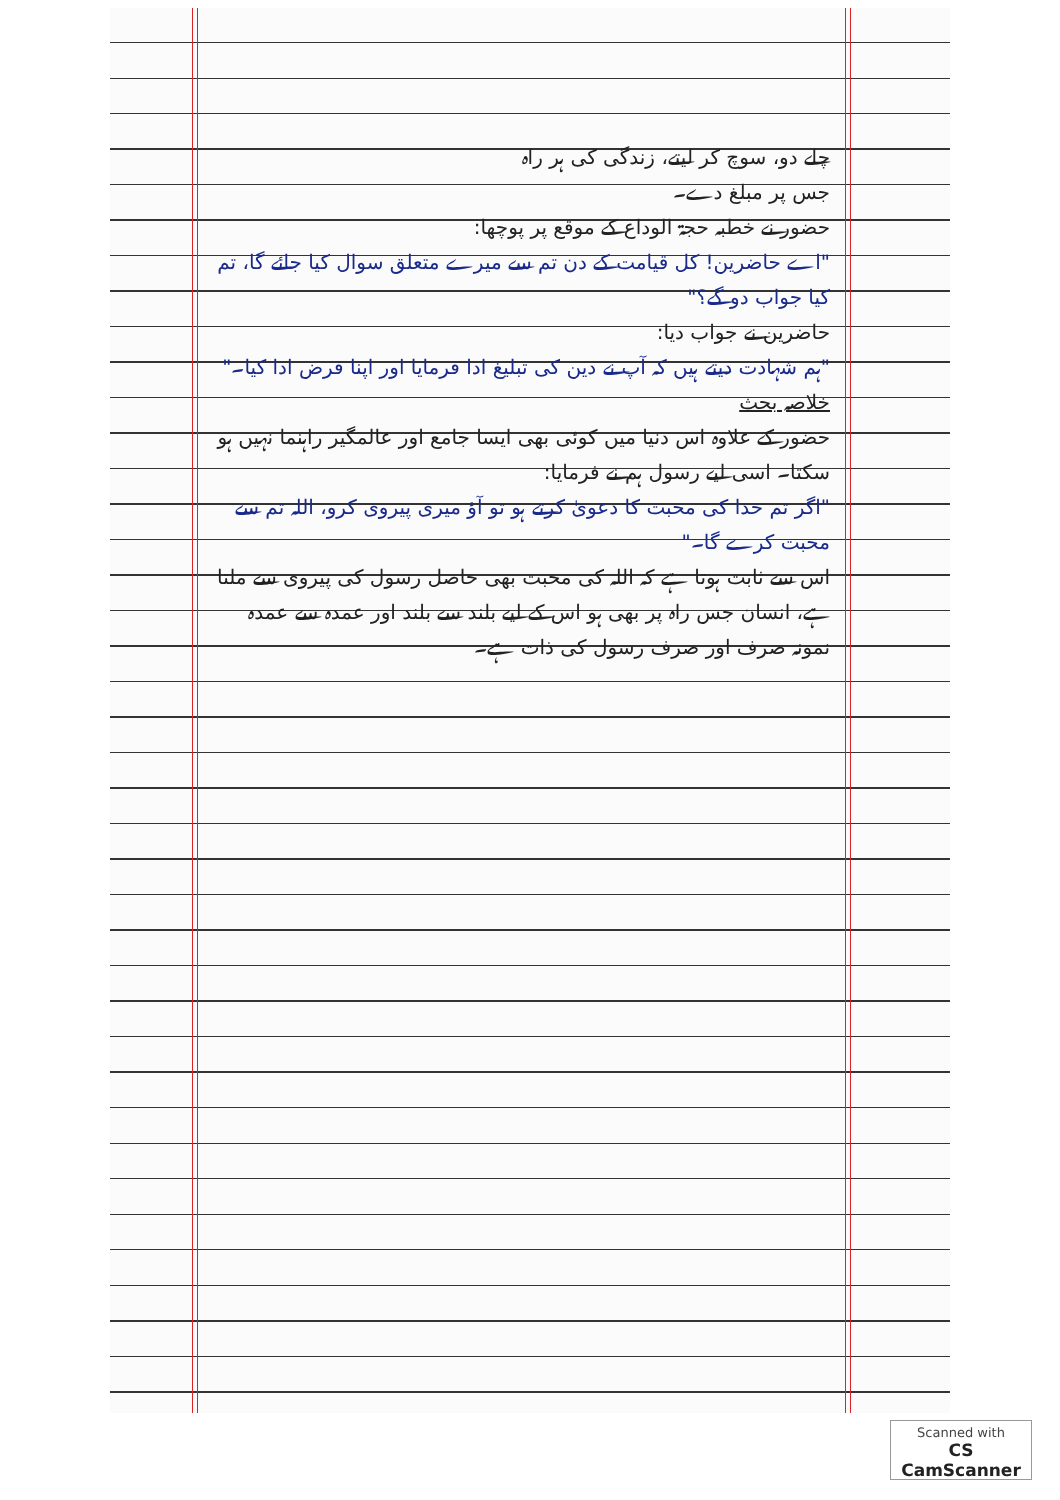چلے دو، سوچ کر لیتے، زندگی کی ہر راہ
جس پر مبلغ دے۔
حضور نے خطبہ حجۃ الوداع کے موقع پر پوچھا:
"اے حاضرین! کل قیامت کے دن تم سے میرے متعلق سوال کیا جائے گا، تم کیا جواب دو گے؟"
حاضرین نے جواب دیا:
"ہم شہادت دیتے ہیں کہ آپ نے دین کی تبلیغ ادا فرمایا اور اپنا فرض ادا کیا۔"
خلاصہ بحث
حضور کے علاوہ اس دنیا میں کوئی بھی ایسا جامع اور عالمگیر راہنما نہیں ہو سکتا۔ اسی لیے رسول ہم نے فرمایا:
"اگر تم خدا کی محبت کا دعویٰ کرتے ہو تو آؤ میری پیروی کرو، اللہ تم سے محبت کرے گا۔"
اس سے ثابت ہوتا ہے کہ اللہ کی محبت بھی حاصل رسول کی پیروی سے ملتا ہے، انسان جس راہ پر بھی ہو اس کے لیے بلند سے بلند اور عمدہ سے عمدہ نمونہ صرف اور صرف رسول کی ذات ہے۔
Scanned with
CS CamScanner